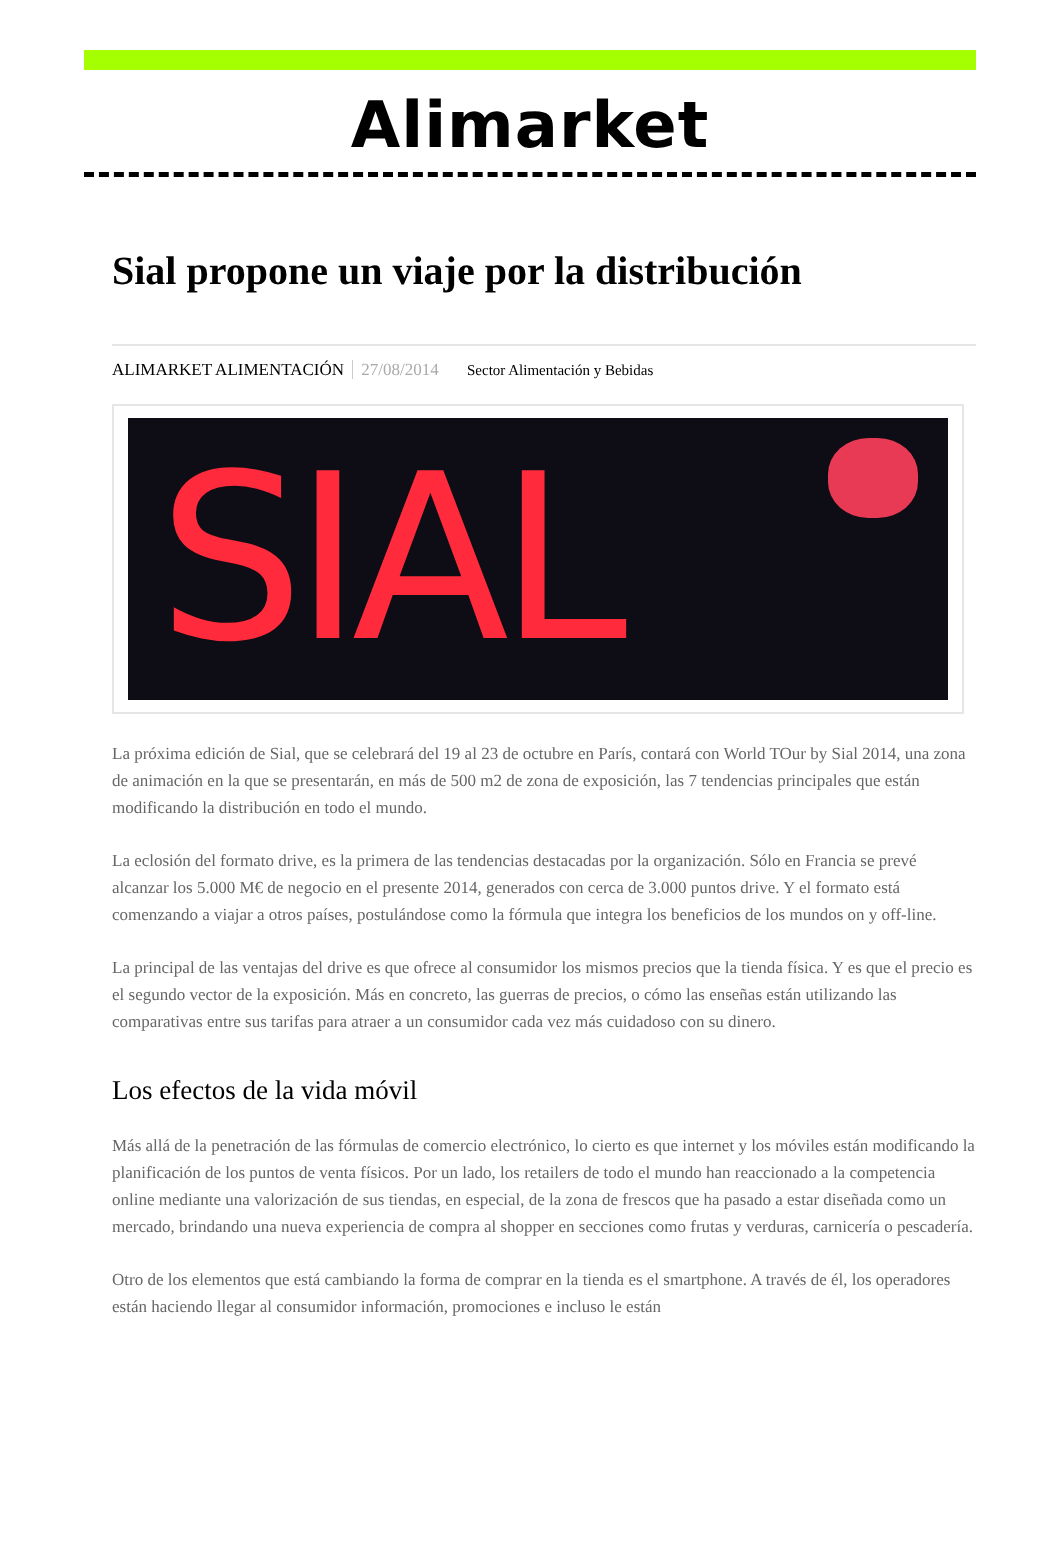Alimarket
Sial propone un viaje por la distribución
ALIMARKET ALIMENTACIÓN 27/08/2014 Sector Alimentación y Bebidas
SIAL
La próxima edición de Sial, que se celebrará del 19 al 23 de octubre en París, contará con World TOur by Sial 2014, una zona de animación en la que se presentarán, en más de 500 m2 de zona de exposición, las 7 tendencias principales que están modificando la distribución en todo el mundo.
La eclosión del formato drive, es la primera de las tendencias destacadas por la organización. Sólo en Francia se prevé alcanzar los 5.000 M€ de negocio en el presente 2014, generados con cerca de 3.000 puntos drive. Y el formato está comenzando a viajar a otros países, postulándose como la fórmula que integra los beneficios de los mundos on y off-line.
La principal de las ventajas del drive es que ofrece al consumidor los mismos precios que la tienda física. Y es que el precio es el segundo vector de la exposición. Más en concreto, las guerras de precios, o cómo las enseñas están utilizando las comparativas entre sus tarifas para atraer a un consumidor cada vez más cuidadoso con su dinero.
Los efectos de la vida móvil
Más allá de la penetración de las fórmulas de comercio electrónico, lo cierto es que internet y los móviles están modificando la planificación de los puntos de venta físicos. Por un lado, los retailers de todo el mundo han reaccionado a la competencia online mediante una valorización de sus tiendas, en especial, de la zona de frescos que ha pasado a estar diseñada como un mercado, brindando una nueva experiencia de compra al shopper en secciones como frutas y verduras, carnicería o pescadería.
Otro de los elementos que está cambiando la forma de comprar en la tienda es el smartphone. A través de él, los operadores están haciendo llegar al consumidor información, promociones e incluso le están